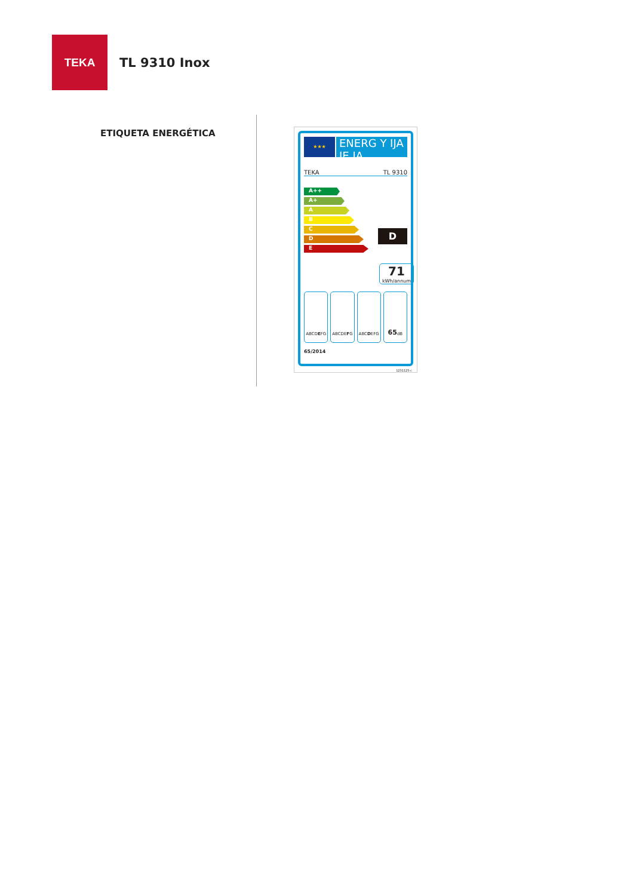TEKA
TL 9310 Inox
ETIQUETA ENERGÉTICA
★★★
ENERG Y IJA IE IA
TEKA TL 9310
A++
A+
A
B
C
D
E
D
71
kWh/annum
ABCD E FG ABCDE F G ABC D EFG
65 dB
65/2014
1231125-c